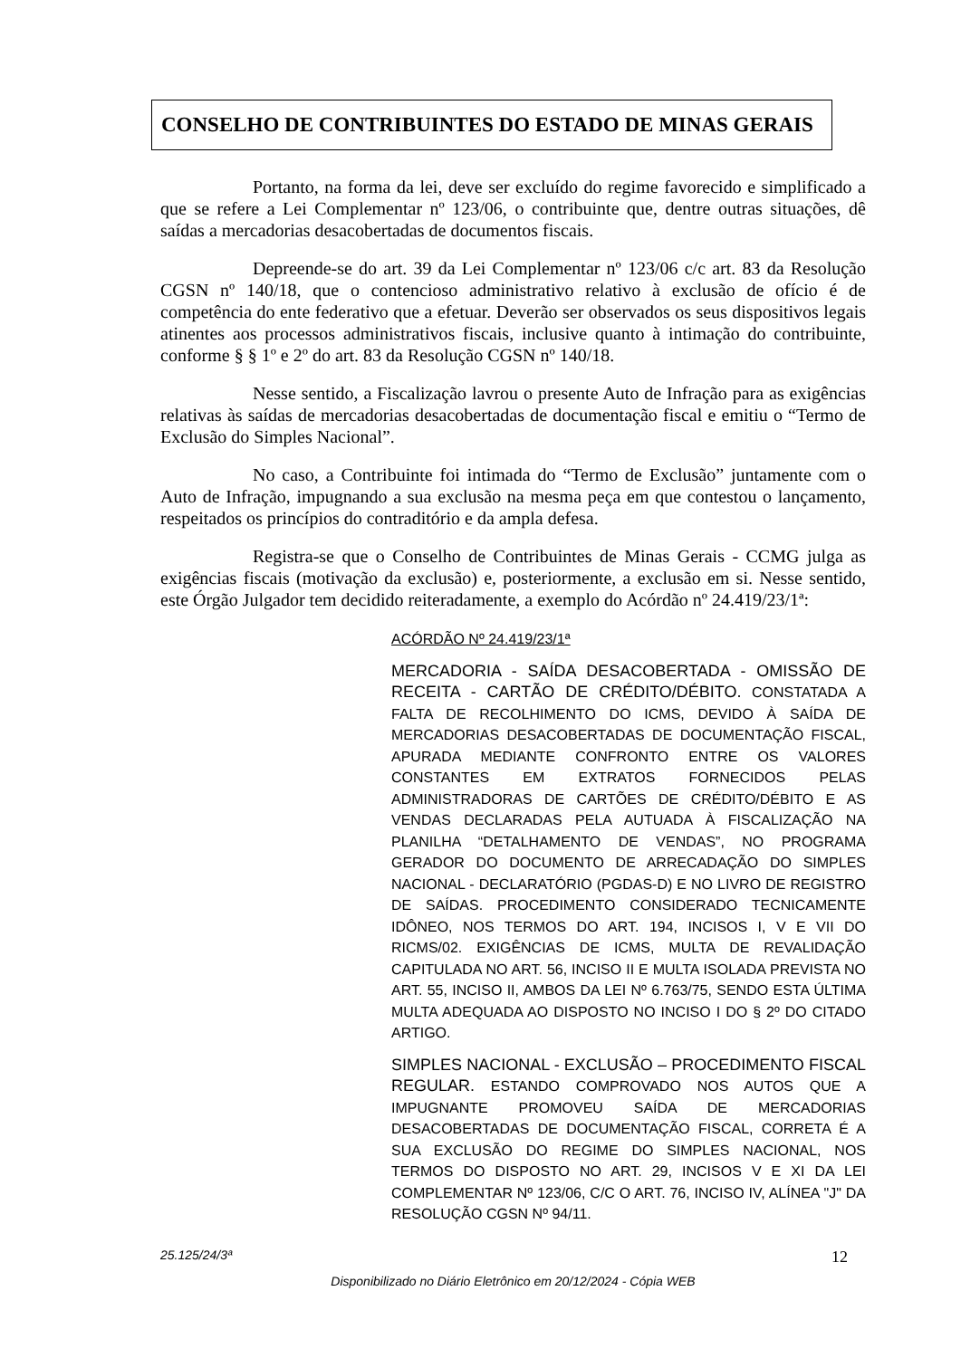CONSELHO DE CONTRIBUINTES DO ESTADO DE MINAS GERAIS
Portanto, na forma da lei, deve ser excluído do regime favorecido e simplificado a que se refere a Lei Complementar nº 123/06, o contribuinte que, dentre outras situações, dê saídas a mercadorias desacobertadas de documentos fiscais.
Depreende-se do art. 39 da Lei Complementar nº 123/06 c/c art. 83 da Resolução CGSN nº 140/18, que o contencioso administrativo relativo à exclusão de ofício é de competência do ente federativo que a efetuar. Deverão ser observados os seus dispositivos legais atinentes aos processos administrativos fiscais, inclusive quanto à intimação do contribuinte, conforme § § 1º e 2º do art. 83 da Resolução CGSN nº 140/18.
Nesse sentido, a Fiscalização lavrou o presente Auto de Infração para as exigências relativas às saídas de mercadorias desacobertadas de documentação fiscal e emitiu o “Termo de Exclusão do Simples Nacional”.
No caso, a Contribuinte foi intimada do “Termo de Exclusão” juntamente com o Auto de Infração, impugnando a sua exclusão na mesma peça em que contestou o lançamento, respeitados os princípios do contraditório e da ampla defesa.
Registra-se que o Conselho de Contribuintes de Minas Gerais - CCMG julga as exigências fiscais (motivação da exclusão) e, posteriormente, a exclusão em si. Nesse sentido, este Órgão Julgador tem decidido reiteradamente, a exemplo do Acórdão nº 24.419/23/1ª:
ACÓRDÃO Nº 24.419/23/1ª
MERCADORIA - SAÍDA DESACOBERTADA - OMISSÃO DE RECEITA - CARTÃO DE CRÉDITO/DÉBITO. CONSTATADA A FALTA DE RECOLHIMENTO DO ICMS, DEVIDO À SAÍDA DE MERCADORIAS DESACOBERTADAS DE DOCUMENTAÇÃO FISCAL, APURADA MEDIANTE CONFRONTO ENTRE OS VALORES CONSTANTES EM EXTRATOS FORNECIDOS PELAS ADMINISTRADORAS DE CARTÕES DE CRÉDITO/DÉBITO E AS VENDAS DECLARADAS PELA AUTUADA À FISCALIZAÇÃO NA PLANILHA “DETALHAMENTO DE VENDAS”, NO PROGRAMA GERADOR DO DOCUMENTO DE ARRECADAÇÃO DO SIMPLES NACIONAL - DECLARATÓRIO (PGDAS-D) E NO LIVRO DE REGISTRO DE SAÍDAS. PROCEDIMENTO CONSIDERADO TECNICAMENTE IDÔNEO, NOS TERMOS DO ART. 194, INCISOS I, V E VII DO RICMS/02. EXIGÊNCIAS DE ICMS, MULTA DE REVALIDAÇÃO CAPITULADA NO ART. 56, INCISO II E MULTA ISOLADA PREVISTA NO ART. 55, INCISO II, AMBOS DA LEI Nº 6.763/75, SENDO ESTA ÚLTIMA MULTA ADEQUADA AO DISPOSTO NO INCISO I DO § 2º DO CITADO ARTIGO.
SIMPLES NACIONAL - EXCLUSÃO – PROCEDIMENTO FISCAL REGULAR. ESTANDO COMPROVADO NOS AUTOS QUE A IMPUGNANTE PROMOVEU SAÍDA DE MERCADORIAS DESACOBERTADAS DE DOCUMENTAÇÃO FISCAL, CORRETA É A SUA EXCLUSÃO DO REGIME DO SIMPLES NACIONAL, NOS TERMOS DO DISPOSTO NO ART. 29, INCISOS V E XI DA LEI COMPLEMENTAR Nº 123/06, C/C O ART. 76, INCISO IV, ALÍNEA "J" DA RESOLUÇÃO CGSN Nº 94/11.
25.125/24/3ª 12
Disponibilizado no Diário Eletrônico em 20/12/2024 - Cópia WEB